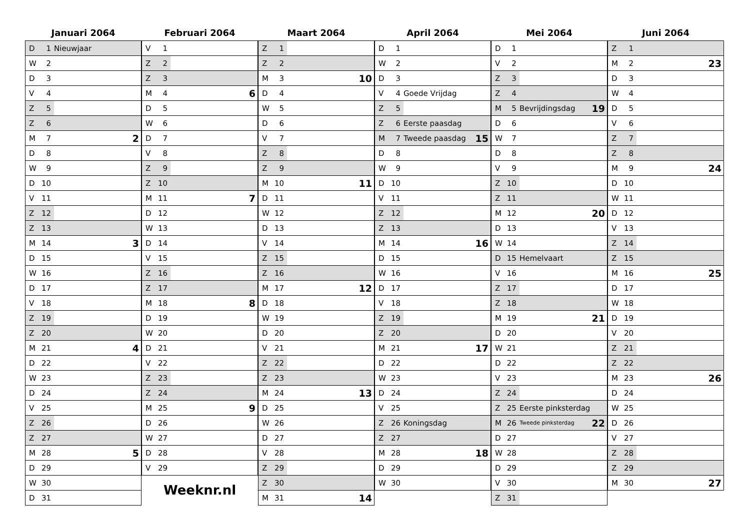Januari 2064
| D | 1 | Nieuwjaar | |
| W | 2 | | |
| D | 3 | | |
| V | 4 | | |
| Z | 5 | | |
| Z | 6 | | |
| M | 7 | | 2 |
| D | 8 | | |
| W | 9 | | |
| D | 10 | | |
| V | 11 | | |
| Z | 12 | | |
| Z | 13 | | |
| M | 14 | | 3 |
| D | 15 | | |
| W | 16 | | |
| D | 17 | | |
| V | 18 | | |
| Z | 19 | | |
| Z | 20 | | |
| M | 21 | | 4 |
| D | 22 | | |
| W | 23 | | |
| D | 24 | | |
| V | 25 | | |
| Z | 26 | | |
| Z | 27 | | |
| M | 28 | | 5 |
| D | 29 | | |
| W | 30 | | |
| D | 31 | | |
Februari 2064
| V | 1 | | |
| Z | 2 | | |
| Z | 3 | | |
| M | 4 | | 6 |
| D | 5 | | |
| W | 6 | | |
| D | 7 | | |
| V | 8 | | |
| Z | 9 | | |
| Z | 10 | | |
| M | 11 | | 7 |
| D | 12 | | |
| W | 13 | | |
| D | 14 | | |
| V | 15 | | |
| Z | 16 | | |
| Z | 17 | | |
| M | 18 | | 8 |
| D | 19 | | |
| W | 20 | | |
| D | 21 | | |
| V | 22 | | |
| Z | 23 | | |
| Z | 24 | | |
| M | 25 | | 9 |
| D | 26 | | |
| W | 27 | | |
| D | 28 | | |
| V | 29 | | |
Weeknr.nl
Maart 2064
| Z | 1 | | |
| Z | 2 | | |
| M | 3 | | 10 |
| D | 4 | | |
| W | 5 | | |
| D | 6 | | |
| V | 7 | | |
| Z | 8 | | |
| Z | 9 | | |
| M | 10 | | 11 |
| D | 11 | | |
| W | 12 | | |
| D | 13 | | |
| V | 14 | | |
| Z | 15 | | |
| Z | 16 | | |
| M | 17 | | 12 |
| D | 18 | | |
| W | 19 | | |
| D | 20 | | |
| V | 21 | | |
| Z | 22 | | |
| Z | 23 | | |
| M | 24 | | 13 |
| D | 25 | | |
| W | 26 | | |
| D | 27 | | |
| V | 28 | | |
| Z | 29 | | |
| Z | 30 | | |
| M | 31 | | 14 |
April 2064
| D | 1 | | |
| W | 2 | | |
| D | 3 | | |
| V | 4 | Goede Vrijdag | |
| Z | 5 | | |
| Z | 6 | Eerste paasdag | |
| M | 7 | Tweede paasdag | 15 |
| D | 8 | | |
| W | 9 | | |
| D | 10 | | |
| V | 11 | | |
| Z | 12 | | |
| Z | 13 | | |
| M | 14 | | 16 |
| D | 15 | | |
| W | 16 | | |
| D | 17 | | |
| V | 18 | | |
| Z | 19 | | |
| Z | 20 | | |
| M | 21 | | 17 |
| D | 22 | | |
| W | 23 | | |
| D | 24 | | |
| V | 25 | | |
| Z | 26 | Koningsdag | |
| Z | 27 | | |
| M | 28 | | 18 |
| D | 29 | | |
| W | 30 | | |
Mei 2064
| D | 1 | | |
| V | 2 | | |
| Z | 3 | | |
| Z | 4 | | |
| M | 5 | Bevrijdingsdag | 19 |
| D | 6 | | |
| W | 7 | | |
| D | 8 | | |
| V | 9 | | |
| Z | 10 | | |
| Z | 11 | | |
| M | 12 | | 20 |
| D | 13 | | |
| W | 14 | | |
| D | 15 | Hemelvaart | |
| V | 16 | | |
| Z | 17 | | |
| Z | 18 | | |
| M | 19 | | 21 |
| D | 20 | | |
| W | 21 | | |
| D | 22 | | |
| V | 23 | | |
| Z | 24 | | |
| Z | 25 | Eerste pinksterdag | |
| M | 26 | Tweede pinksterdag | 22 |
| D | 27 | | |
| W | 28 | | |
| D | 29 | | |
| V | 30 | | |
| Z | 31 | | |
Juni 2064
| Z | 1 | | |
| M | 2 | | 23 |
| D | 3 | | |
| W | 4 | | |
| D | 5 | | |
| V | 6 | | |
| Z | 7 | | |
| Z | 8 | | |
| M | 9 | | 24 |
| D | 10 | | |
| W | 11 | | |
| D | 12 | | |
| V | 13 | | |
| Z | 14 | | |
| Z | 15 | | |
| M | 16 | | 25 |
| D | 17 | | |
| W | 18 | | |
| D | 19 | | |
| V | 20 | | |
| Z | 21 | | |
| Z | 22 | | |
| M | 23 | | 26 |
| D | 24 | | |
| W | 25 | | |
| D | 26 | | |
| V | 27 | | |
| Z | 28 | | |
| Z | 29 | | |
| M | 30 | | 27 |